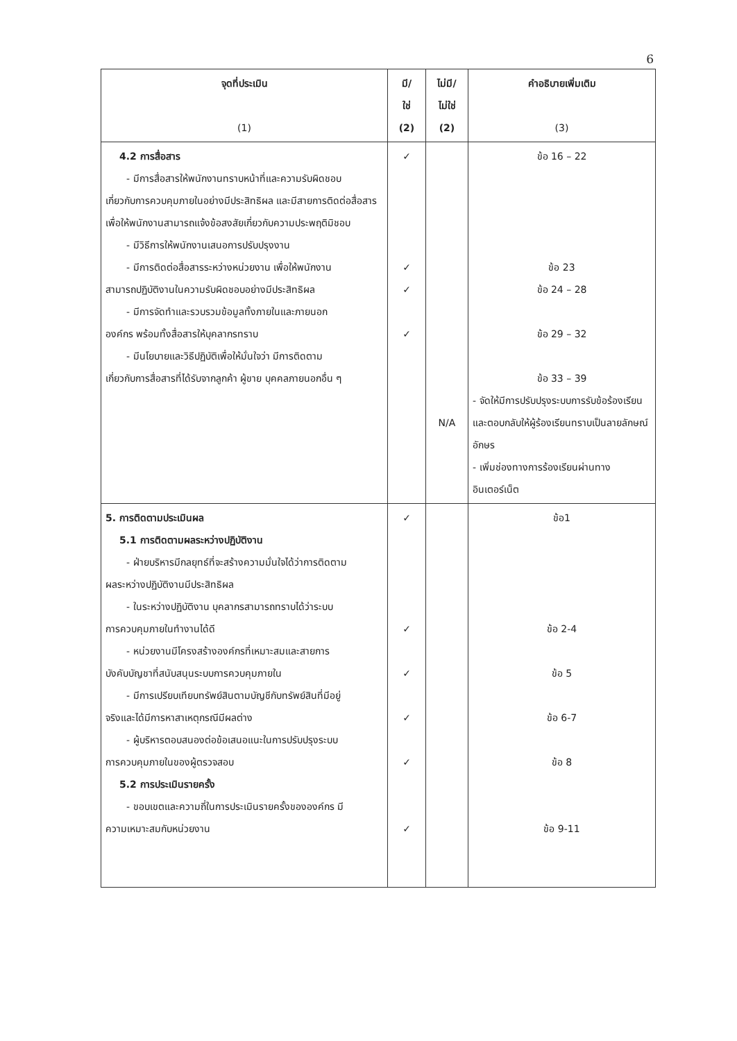6
| จุดที่ประเมิน (1) | มี/ ใช่ (2) | ไม่มี/ ไม่ใช่ (2) | คำอธิบายเพิ่มเติม (3) |
| --- | --- | --- | --- |
| 4.2 การสื่อสาร - มีการสื่อสารให้พนักงานทราบหน้าที่และความรับผิดชอบ เกี่ยวกับการควบคุมภายในอย่างมีประสิทธิผล และมีสายการติดต่อสื่อสารเพื่อให้พนักงานสามารถแจ้งข้อสงสัยเกี่ยวกับความประพฤติมิชอบ - มีวิธีการให้พนักงานเสนอการปรับปรุงงาน - มีการติดต่อสื่อสารระหว่างหน่วยงาน เพื่อให้พนักงาน สามารถปฏิบัติงานในความรับผิดชอบอย่างมีประสิทธิผล - มีการจัดทำและรวบรวมข้อมูลทั้งภายในและภายนอก องค์กร พร้อมทั้งสื่อสารให้บุคลากรทราบ - มีนโยบายและวิธีปฏิบัติเพื่อให้มั่นใจว่า มีการติดตาม เกี่ยวกับการสื่อสารที่ได้รับจากลูกค้า ผู้ขาย บุคคลภายนอกอื่น ๆ | ✓ ✓ ✓ ✓ | N/A | ข้อ 16 – 22 ข้อ 23 ข้อ 24 – 28 ข้อ 29 – 32 ข้อ 33 – 39 - จัดให้มีการปรับปรุงระบบการรับข้อร้องเรียน และตอบกลับให้ผู้ร้องเรียนทราบเป็นลายลักษณ์อักษร - เพิ่มช่องทางการร้องเรียนผ่านทางอินเตอร์เน็ต |
| 5. การติดตามประเมินผล 5.1 การติดตามผลระหว่างปฏิบัติงาน - ฝ่ายบริหารมีกลยุทธ์ที่จะสร้างความมั่นใจได้ว่าการติดตาม ผลระหว่างปฏิบัติงานมีประสิทธิผล - ในระหว่างปฏิบัติงาน บุคลากรสามารถทราบได้ว่าระบบ การควบคุมภายในทำงานได้ดี - หน่วยงานมีโครงสร้างองค์กรที่เหมาะสมและสายการ บังคับบัญชาที่สนับสนุนระบบการควบคุมภายใน - มีการเปรียบเทียบทรัพย์สินตามบัญชีกับทรัพย์สินที่มีอยู่ จริงและได้มีการหาสาเหตุกรณีมีผลต่าง - ผู้บริหารตอบสนองต่อข้อเสนอแนะในการปรับปรุงระบบ การควบคุมภายในของผู้ตรวจสอบ 5.2 การประเมินรายครั้ง - ขอบเขตและความถี่ในการประเมินรายครั้งขององค์กร มี ความเหมาะสมกับหน่วยงาน | ✓ ✓ ✓ ✓ ✓ ✓ | | ข้อ1 ข้อ 2-4 ข้อ 5 ข้อ 6-7 ข้อ 8 ข้อ 9-11 |